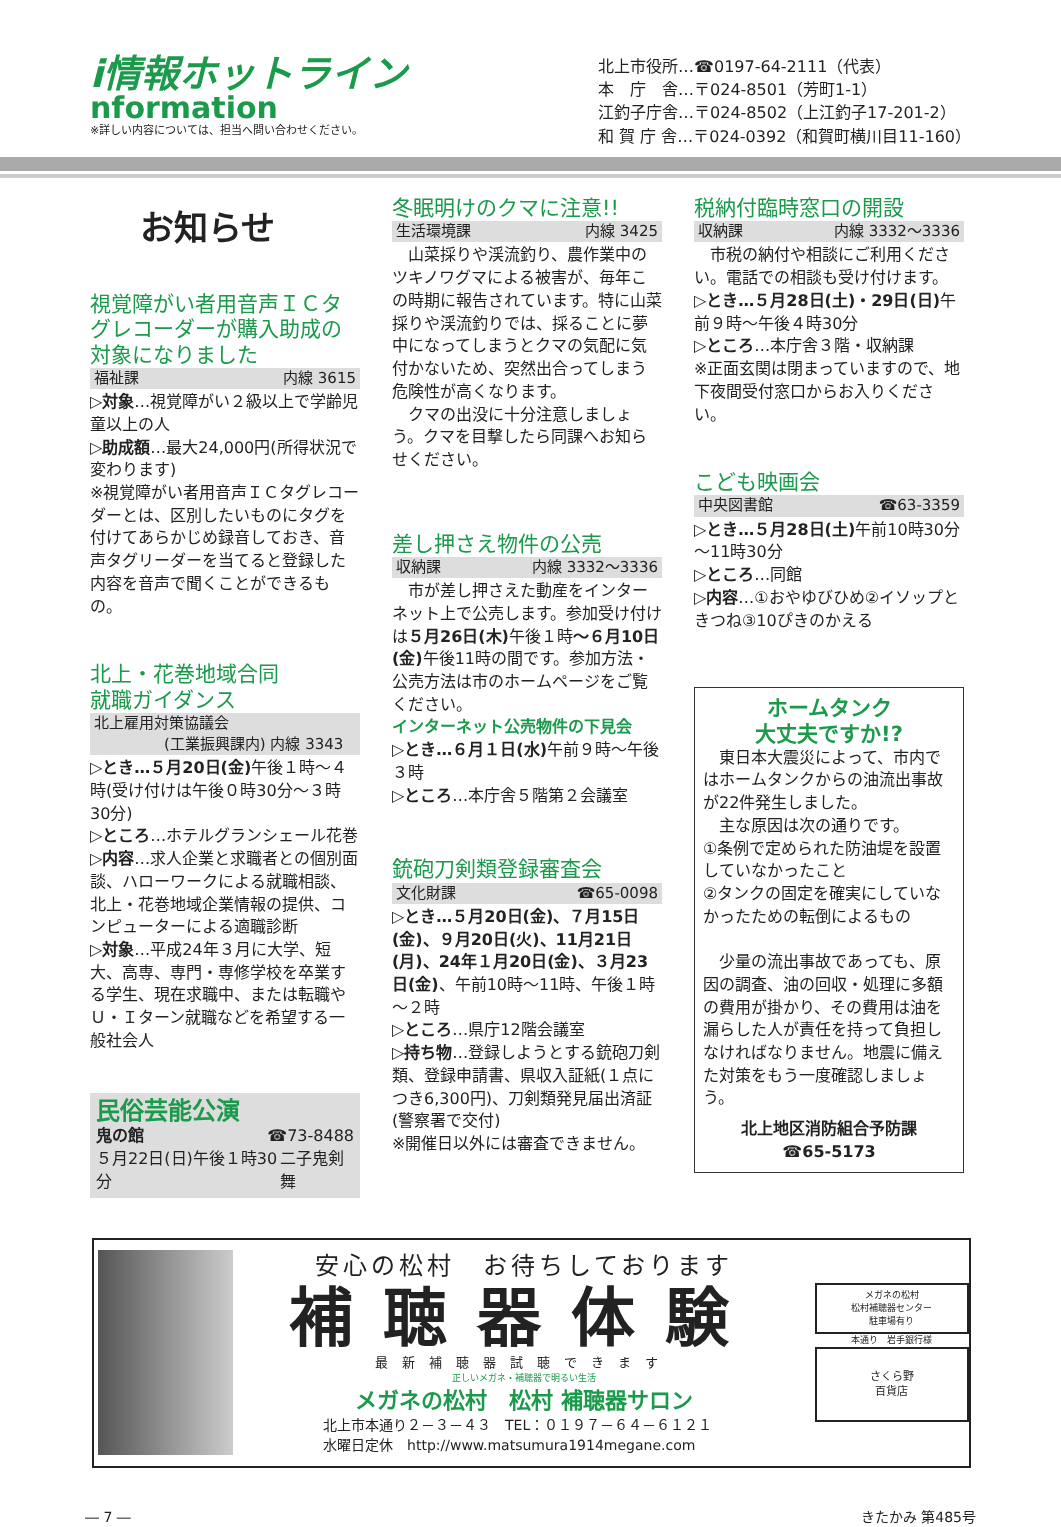i情報ホットライン
nformation
※詳しい内容については、担当へ問い合わせください。
北上市役所…☎0197-64-2111（代表）
本　庁　舎…〒024-8501（芳町1-1）
江釣子庁舎…〒024-8502（上江釣子17-201-2）
和 賀 庁 舎…〒024-0392（和賀町横川目11-160）
お知らせ
視覚障がい者用音声ＩＣタグレコーダーが購入助成の対象になりました
福祉課 内線 3615
▷対象…視覚障がい２級以上で学齢児童以上の人
▷助成額…最大24,000円(所得状況で変わります)
※視覚障がい者用音声ＩＣタグレコーダーとは、区別したいものにタグを付けてあらかじめ録音しておき、音声タグリーダーを当てると登録した内容を音声で聞くことができるもの。
北上・花巻地域合同
就職ガイダンス
北上雇用対策協議会
(工業振興課内) 内線 3343
▷とき…５月20日(金) 午後１時～４時(受け付けは午後０時30分～３時30分)
▷ところ…ホテルグランシェール花巻
▷内容…求人企業と求職者との個別面談、ハローワークによる就職相談、北上・花巻地域企業情報の提供、コンピューターによる適職診断
▷対象…平成24年３月に大学、短大、高専、専門・専修学校を卒業する学生、現在求職中、または転職やＵ・Ｉターン就職などを希望する一般社会人
民俗芸能公演
鬼の館 ☎73-8488
５月22日(日)午後１時30分 二子鬼剣舞
冬眠明けのクマに注意!!
生活環境課 内線 3425
　山菜採りや渓流釣り、農作業中のツキノワグマによる被害が、毎年この時期に報告されています。特に山菜採りや渓流釣りでは、採ることに夢中になってしまうとクマの気配に気付かないため、突然出合ってしまう危険性が高くなります。
　クマの出没に十分注意しましょう。クマを目撃したら同課へお知らせください。
差し押さえ物件の公売
収納課 内線 3332～3336
　市が差し押さえた動産をインターネット上で公売します。参加受け付けは５月26日(木) 午後１時～６月10日(金) 午後11時の間です。参加方法・公売方法は市のホームページをご覧ください。
インターネット公売物件の下見会
▷とき…６月１日(水) 午前９時～午後３時
▷ところ…本庁舎５階第２会議室
銃砲刀剣類登録審査会
文化財課 ☎65-0098
▷とき…５月20日(金)、７月15日(金)、９月20日(火)、11月21日(月)、24年１月20日(金)、３月23日(金)、午前10時～11時、午後１時～２時
▷ところ…県庁12階会議室
▷持ち物…登録しようとする銃砲刀剣類、登録申請書、県収入証紙(１点につき6,300円)、刀剣類発見届出済証(警察署で交付)
※開催日以外には審査できません。
税納付臨時窓口の開設
収納課 内線 3332～3336
　市税の納付や相談にご利用ください。電話での相談も受け付けます。
▷とき…５月28日(土)・29日(日) 午前９時～午後４時30分
▷ところ…本庁舎３階・収納課
※正面玄関は閉まっていますので、地下夜間受付窓口からお入りください。
こども映画会
中央図書館 ☎63-3359
▷とき…５月28日(土) 午前10時30分～11時30分
▷ところ…同館
▷内容…①おやゆびひめ②イソップときつね③10ぴきのかえる
ホームタンク
大丈夫ですか!?
　東日本大震災によって、市内ではホームタンクからの油流出事故が22件発生しました。
　主な原因は次の通りです。
①条例で定められた防油堤を設置していなかったこと
②タンクの固定を確実にしていなかったための転倒によるもの
　少量の流出事故であっても、原因の調査、油の回収・処理に多額の費用が掛かり、その費用は油を漏らした人が責任を持って負担しなければなりません。地震に備えた対策をもう一度確認しましょう。
北上地区消防組合予防課
☎65-5173
安心の松村　お待ちしております
補聴器体験
最新補聴器試聴できます
正しいメガネ・補聴器で明るい生活
メガネの松村　松村 補聴器サロン
北上市本通り２－３－４３　TEL：０１９７－６４－６１２１
水曜日定休　http://www.matsumura1914megane.com
メガネの松村
松村補聴器センター
駐車場有り
本通り　岩手銀行様
さくら野
百貨店
― 7 ― きたかみ 第485号